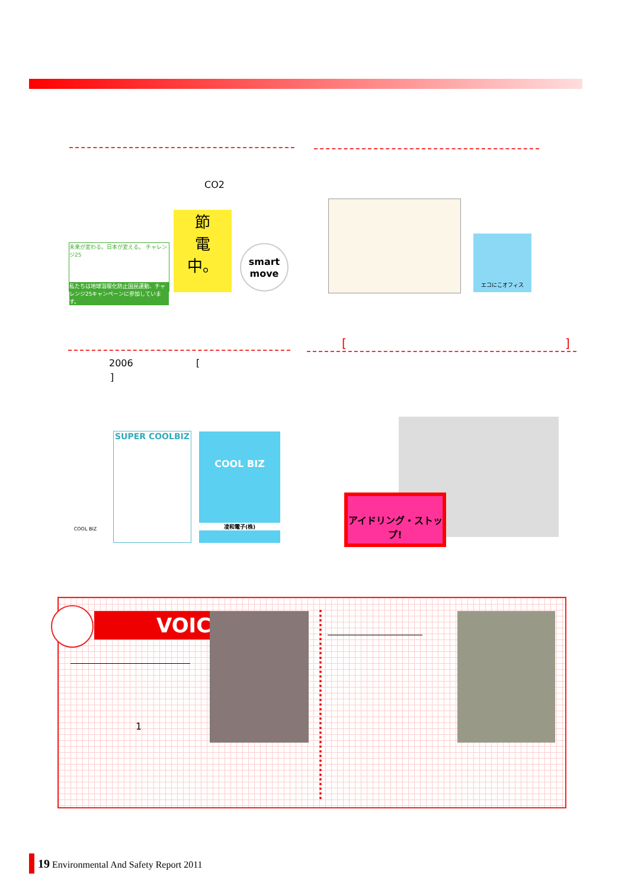CO2
未来が変わる。日本が変える。 チャレンジ25
私たちは地球温暖化防止国民運動、チャレンジ25キャンペーンに参加しています。
節
電
中。
smart
move
エコにこオフィス
[ ]
2006 [
]
COOL BIZ
SUPER COOLBIZ
COOL BIZ
凌和電子(株)
アイドリング・ストップ!
VOICE
1
19 Environmental And Safety Report 2011